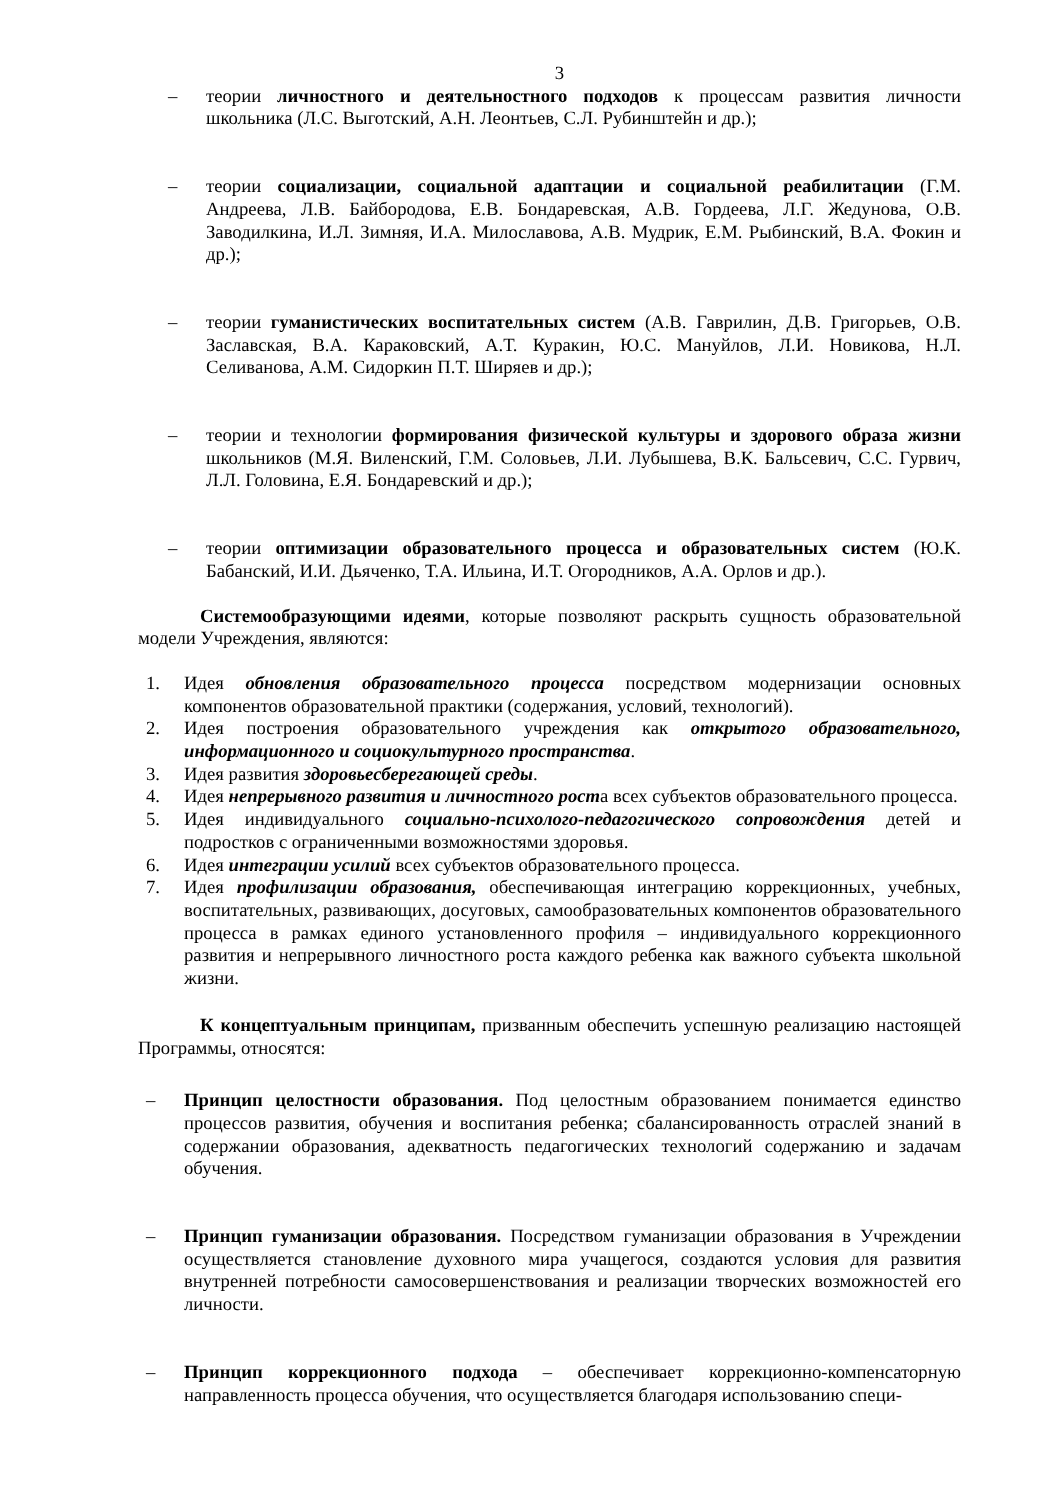3
– теории личностного и деятельностного подходов к процессам развития личности школьника (Л.С. Выготский, А.Н. Леонтьев, С.Л. Рубинштейн и др.);
– теории социализации, социальной адаптации и социальной реабилитации (Г.М. Андреева, Л.В. Байбородова, Е.В. Бондаревская, А.В. Гордеева, Л.Г. Жедунова, О.В. Заводилкина, И.Л. Зимняя, И.А. Милославова, А.В. Мудрик, Е.М. Рыбинский, В.А. Фокин и др.);
– теории гуманистических воспитательных систем (А.В. Гаврилин, Д.В. Григорьев, О.В. Заславская, В.А. Караковский, А.Т. Куракин, Ю.С. Мануйлов, Л.И. Новикова, Н.Л. Селиванова, А.М. Сидоркин П.Т. Ширяев и др.);
– теории и технологии формирования физической культуры и здорового образа жизни школьников (М.Я. Виленский, Г.М. Соловьев, Л.И. Лубышева, В.К. Бальсевич, С.С. Гурвич, Л.Л. Головина, Е.Я. Бондаревский и др.);
– теории оптимизации образовательного процесса и образовательных систем (Ю.К. Бабанский, И.И. Дьяченко, Т.А. Ильина, И.Т. Огородников, А.А. Орлов и др.).
Системообразующими идеями, которые позволяют раскрыть сущность образовательной модели Учреждения, являются:
1. Идея обновления образовательного процесса посредством модернизации основных компонентов образовательной практики (содержания, условий, технологий).
2. Идея построения образовательного учреждения как открытого образовательного, информационного и социокультурного пространства.
3. Идея развития здоровьесберегающей среды.
4. Идея непрерывного развития и личностного роста всех субъектов образовательного процесса.
5. Идея индивидуального социально-психолого-педагогического сопровождения детей и подростков с ограниченными возможностями здоровья.
6. Идея интеграции усилий всех субъектов образовательного процесса.
7. Идея профилизации образования, обеспечивающая интеграцию коррекционных, учебных, воспитательных, развивающих, досуговых, самообразовательных компонентов образовательного процесса в рамках единого установленного профиля – индивидуального коррекционного развития и непрерывного личностного роста каждого ребенка как важного субъекта школьной жизни.
К концептуальным принципам, призванным обеспечить успешную реализацию настоящей Программы, относятся:
– Принцип целостности образования. Под целостным образованием понимается единство процессов развития, обучения и воспитания ребенка; сбалансированность отраслей знаний в содержании образования, адекватность педагогических технологий содержанию и задачам обучения.
– Принцип гуманизации образования. Посредством гуманизации образования в Учреждении осуществляется становление духовного мира учащегося, создаются условия для развития внутренней потребности самосовершенствования и реализации творческих возможностей его личности.
– Принцип коррекционного подхода – обеспечивает коррекционно-компенсаторную направленность процесса обучения, что осуществляется благодаря использованию специ-